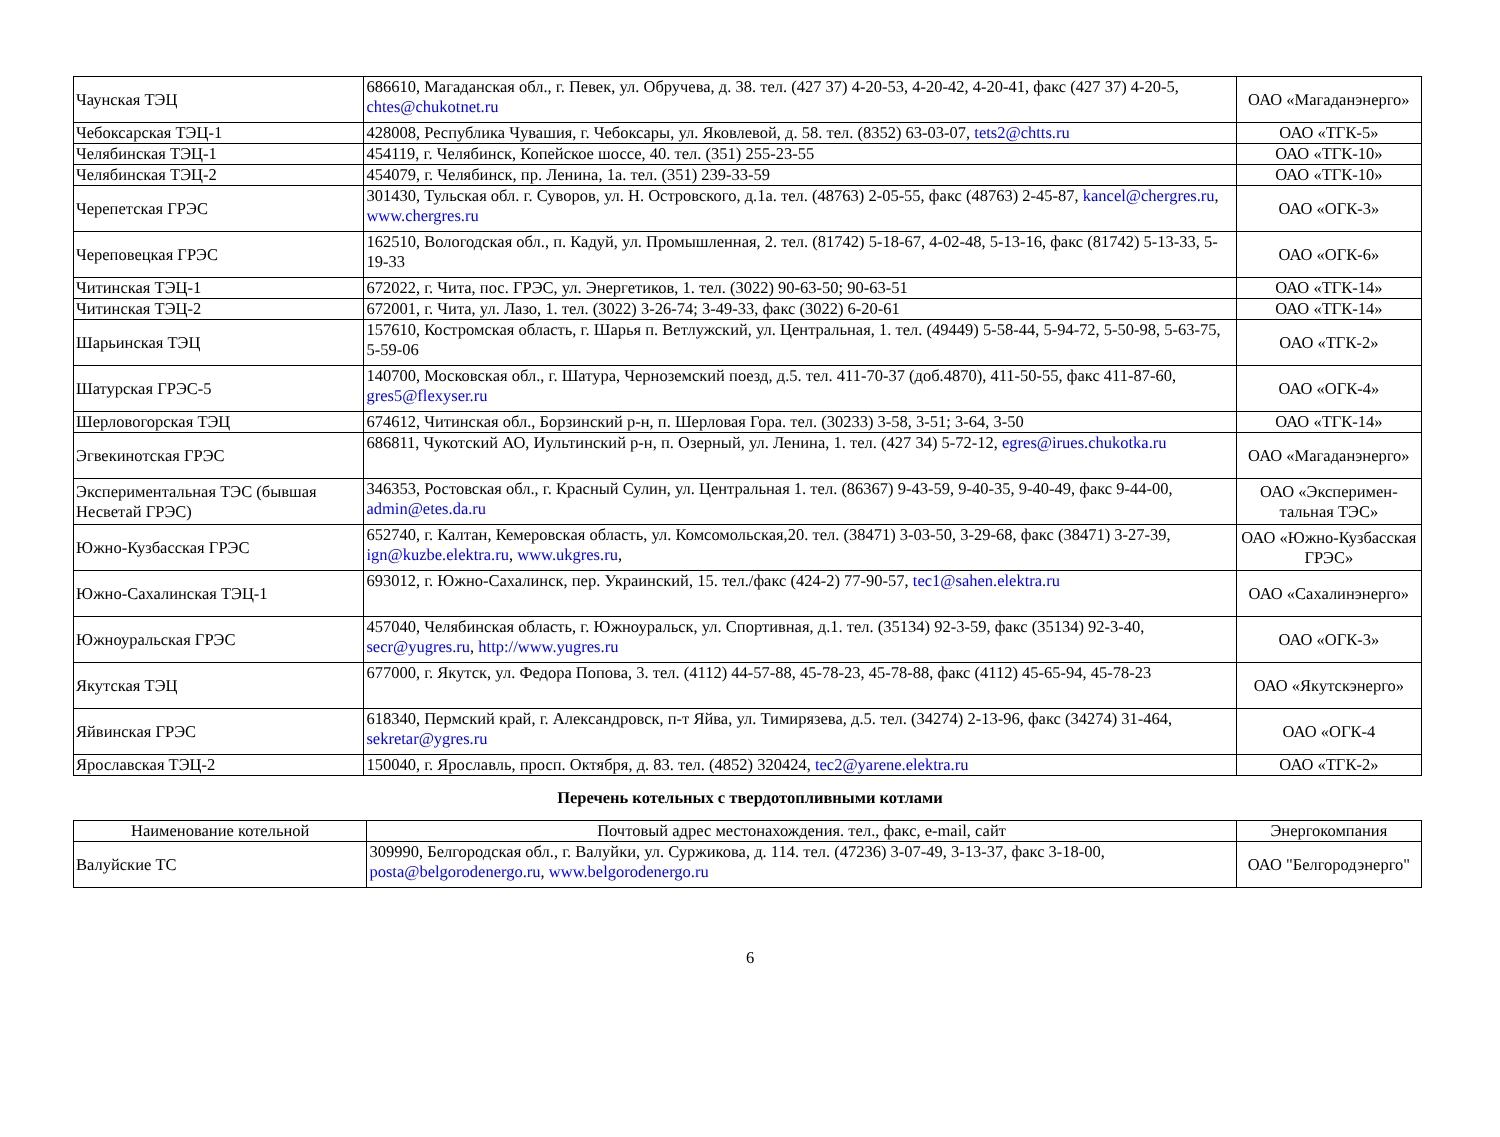| Чаунская ТЭЦ | 686610, Магаданская обл., г. Певек, ул. Обручева, д. 38. тел. (427 37) 4-20-53, 4-20-42, 4-20-41, факс (427 37) 4-20-5, chtes@chukotnet.ru | ОАО «Магаданэнерго» |
| Чебоксарская ТЭЦ-1 | 428008, Республика Чувашия, г. Чебоксары, ул. Яковлевой, д. 58. тел. (8352) 63-03-07, tets2@chtts.ru | ОАО «ТГК-5» |
| Челябинская ТЭЦ-1 | 454119, г. Челябинск, Копейское шоссе, 40. тел. (351) 255-23-55 | ОАО «ТГК-10» |
| Челябинская ТЭЦ-2 | 454079, г. Челябинск, пр. Ленина, 1а. тел. (351) 239-33-59 | ОАО «ТГК-10» |
| Черепетская ГРЭС | 301430, Тульская обл. г. Суворов, ул. Н. Островского, д.1а. тел. (48763) 2-05-55, факс (48763) 2-45-87, kancel@chergres.ru , www.chergres.ru | ОАО «ОГК-3» |
| Череповецкая ГРЭС | 162510, Вологодская обл., п. Кадуй, ул. Промышленная, 2. тел. (81742) 5-18-67, 4-02-48, 5-13-16, факс (81742) 5-13-33, 5-19-33 | ОАО «ОГК-6» |
| Читинская ТЭЦ-1 | 672022, г. Чита, пос. ГРЭС, ул. Энергетиков, 1. тел. (3022) 90-63-50; 90-63-51 | ОАО «ТГК-14» |
| Читинская ТЭЦ-2 | 672001, г. Чита, ул. Лазо, 1. тел. (3022) 3-26-74; 3-49-33, факс (3022) 6-20-61 | ОАО «ТГК-14» |
| Шарьинская ТЭЦ | 157610, Костромская область, г. Шарья п. Ветлужский, ул. Центральная, 1. тел. (49449) 5-58-44, 5-94-72, 5-50-98, 5-63-75, 5-59-06 | ОАО «ТГК-2» |
| Шатурская ГРЭС-5 | 140700, Московская обл., г. Шатура, Черноземский поезд, д.5. тел. 411-70-37 (доб.4870), 411-50-55, факс 411-87-60, gres5@flexyser.ru | ОАО «ОГК-4» |
| Шерловогорская ТЭЦ | 674612, Читинская обл., Борзинский р-н, п. Шерловая Гора. тел. (30233) 3-58, 3-51; 3-64, 3-50 | ОАО «ТГК-14» |
| Эгвекинотская ГРЭС | 686811, Чукотский АО, Иультинский р-н, п. Озерный, ул. Ленина, 1. тел. (427 34) 5-72-12, egres@irues.chukotka.ru | ОАО «Магаданэнерго» |
| Экспериментальная ТЭС (бывшая Несветай ГРЭС) | 346353, Ростовская обл., г. Красный Сулин, ул. Центральная 1. тел. (86367) 9-43-59, 9-40-35, 9-40-49, факс 9-44-00, admin@etes.da.ru | ОАО «Эксперимен-тальная ТЭС» |
| Южно-Кузбасская ГРЭС | 652740, г. Калтан, Кемеровская область, ул. Комсомольская,20. тел. (38471) 3-03-50, 3-29-68, факс (38471) 3-27-39, ign@kuzbe.elektra.ru , www.ukgres.ru , | ОАО «Южно-Кузбасская ГРЭС» |
| Южно-Сахалинская ТЭЦ-1 | 693012, г. Южно-Сахалинск, пер. Украинский, 15. тел./факс (424-2) 77-90-57, tec1@sahen.elektra.ru | ОАО «Сахалинэнерго» |
| Южноуральская ГРЭС | 457040, Челябинская область, г. Южноуральск, ул. Спортивная, д.1. тел. (35134) 92-3-59, факс (35134) 92-3-40, secr@yugres.ru , http://www.yugres.ru | ОАО «ОГК-3» |
| Якутская ТЭЦ | 677000, г. Якутск, ул. Федора Попова, 3. тел. (4112) 44-57-88, 45-78-23, 45-78-88, факс (4112) 45-65-94, 45-78-23 | ОАО «Якутскэнерго» |
| Яйвинская ГРЭС | 618340, Пермский край, г. Александровск, п-т Яйва, ул. Тимирязева, д.5. тел. (34274) 2-13-96, факс (34274) 31-464, sekretar@ygres.ru | ОАО «ОГК-4 |
| Ярославская ТЭЦ-2 | 150040, г. Ярославль, просп. Октября, д. 83. тел. (4852) 320424, tec2@yarene.elektra.ru | ОАО «ТГК-2» |
Перечень котельных с твердотопливными котлами
| Наименование котельной | Почтовый адрес местонахождения. тел., факс, e-mail, сайт | Энергокомпания |
| --- | --- | --- |
| Валуйские ТС | 309990, Белгородская обл., г. Валуйки, ул. Суржикова, д. 114. тел. (47236) 3-07-49, 3-13-37, факс 3-18-00, posta@belgorodenergo.ru , www.belgorodenergo.ru | ОАО "Белгородэнерго" |
6